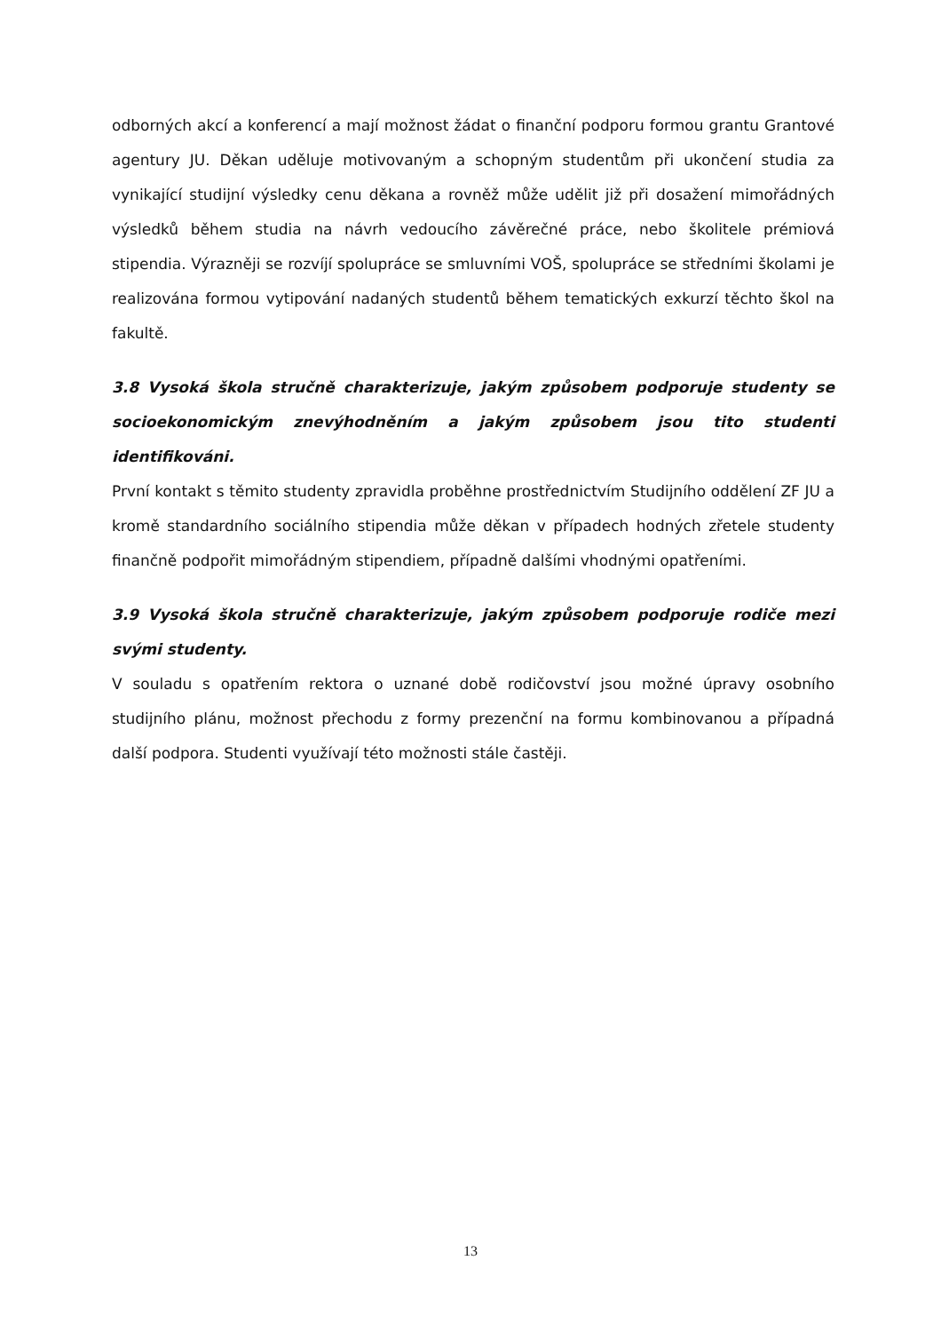odborných akcí a konferencí a mají možnost žádat o finanční podporu formou grantu Grantové agentury JU. Děkan uděluje motivovaným a schopným studentům při ukončení studia za vynikající studijní výsledky cenu děkana a rovněž může udělit již při dosažení mimořádných výsledků během studia na návrh vedoucího závěrečné práce, nebo školitele prémiová stipendia. Výrazněji se rozvíjí spolupráce se smluvními VOŠ, spolupráce se středními školami je realizována formou vytipování nadaných studentů během tematických exkurzí těchto škol na fakultě.
3.8 Vysoká škola stručně charakterizuje, jakým způsobem podporuje studenty se socioekonomickým znevýhodněním a jakým způsobem jsou tito studenti identifikováni.
První kontakt s těmito studenty zpravidla proběhne prostřednictvím Studijního oddělení ZF JU a kromě standardního sociálního stipendia může děkan v případech hodných zřetele studenty finančně podpořit mimořádným stipendiem, případně dalšími vhodnými opatřeními.
3.9 Vysoká škola stručně charakterizuje, jakým způsobem podporuje rodiče mezi svými studenty.
V souladu s opatřením rektora o uznané době rodičovství jsou možné úpravy osobního studijního plánu, možnost přechodu z formy prezenční na formu kombinovanou a případná další podpora. Studenti využívají této možnosti stále častěji.
13